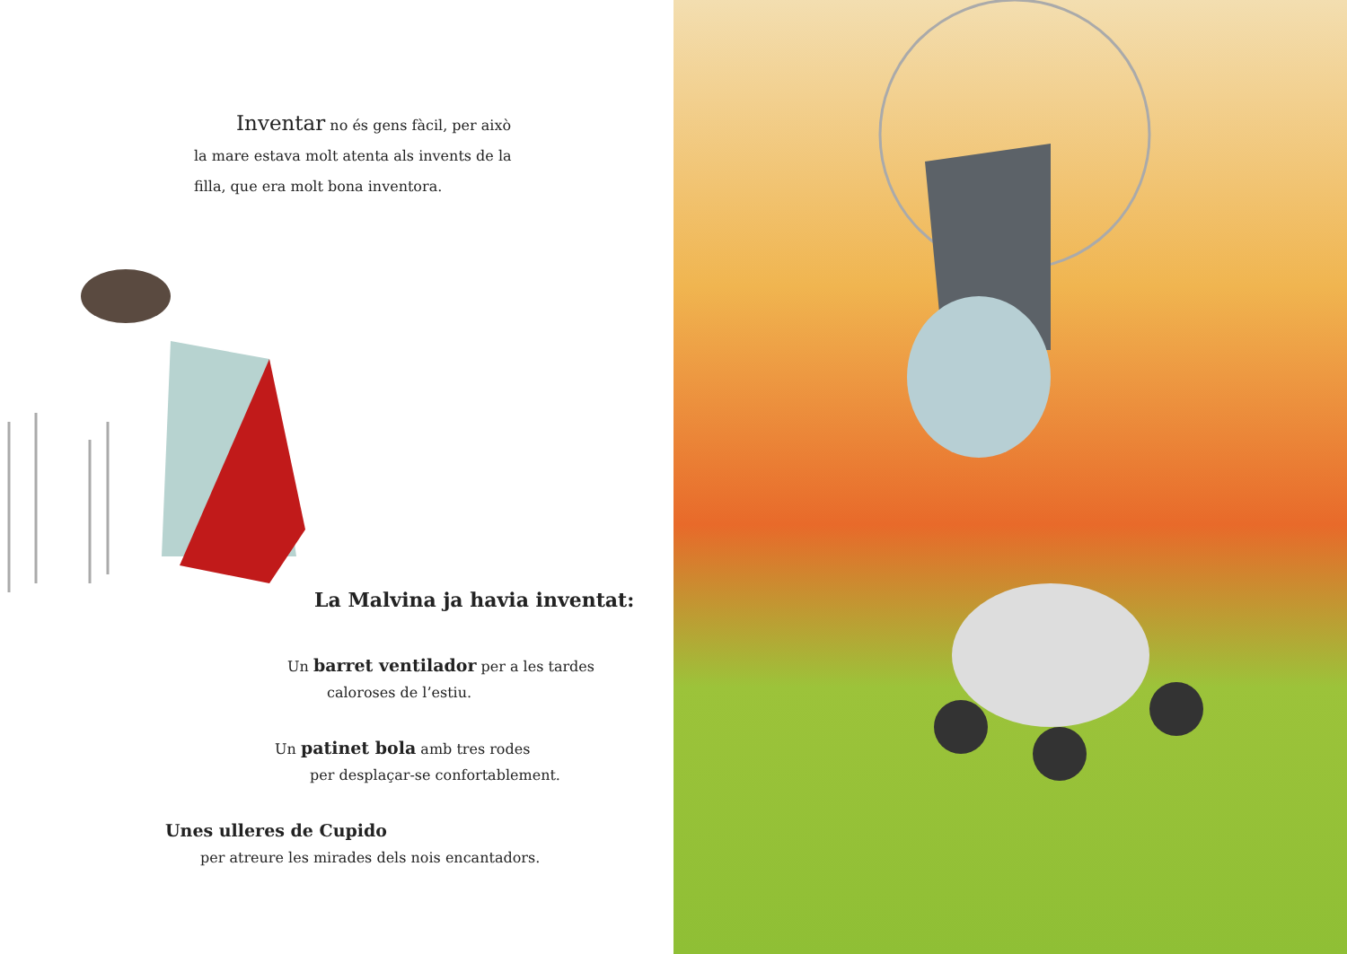Inventar no és gens fàcil, per això
la mare estava molt atenta als invents de la
filla, que era molt bona inventora.
La Malvina ja havia inventat:
Un barret ventilador per a les tardes
caloroses de l’estiu.
Un patinet bola amb tres rodes
per desplaçar-se confortablement.
Unes ulleres de Cupido
per atreure les mirades dels nois encantadors.